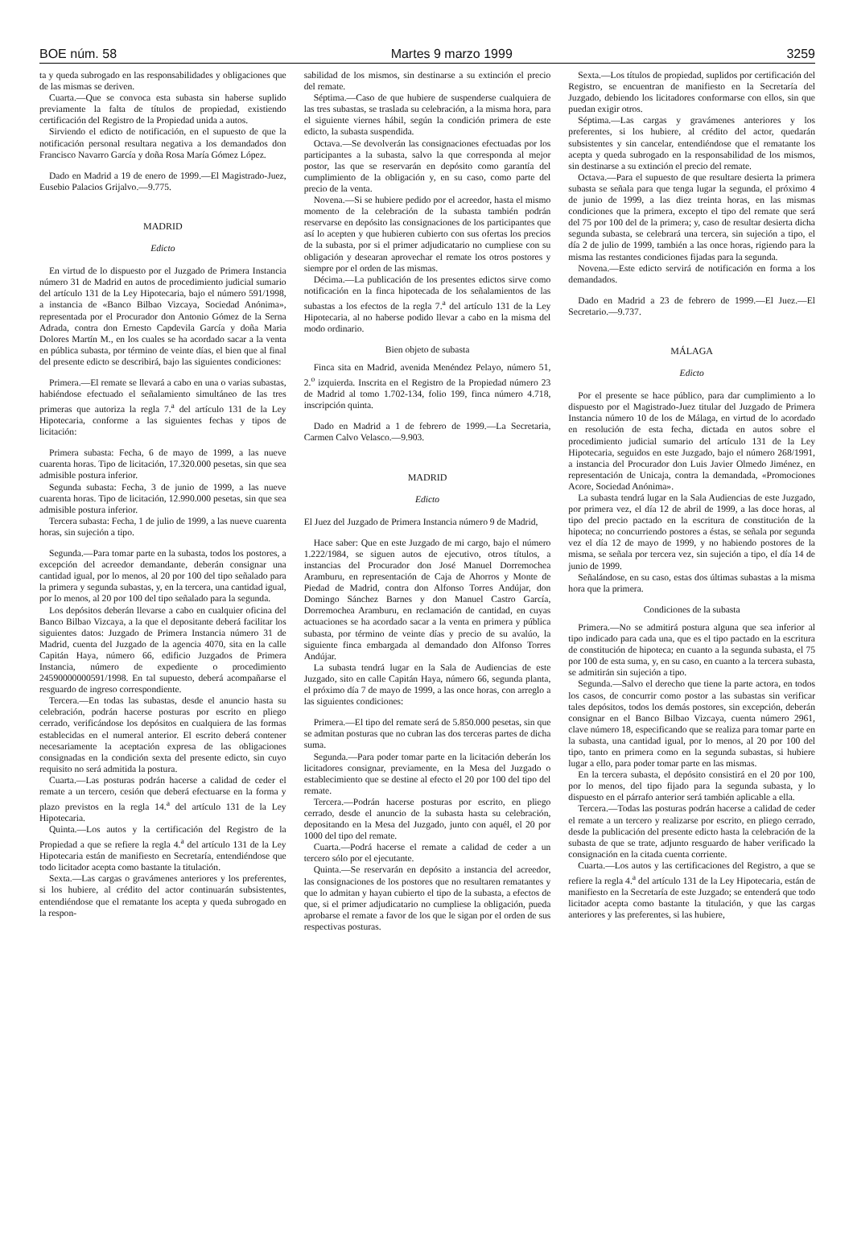BOE núm. 58 Martes 9 marzo 1999 3259
ta y queda subrogado en las responsabilidades y obligaciones que de las mismas se deriven.
Cuarta.—Que se convoca esta subasta sin haberse suplido previamente la falta de títulos de propiedad, existiendo certificación del Registro de la Propiedad unida a autos.
Sirviendo el edicto de notificación, en el supuesto de que la notificación personal resultara negativa a los demandados don Francisco Navarro García y doña Rosa María Gómez López.
Dado en Madrid a 19 de enero de 1999.—El Magistrado-Juez, Eusebio Palacios Grijalvo.—9.775.
MADRID
Edicto
En virtud de lo dispuesto por el Juzgado de Primera Instancia número 31 de Madrid en autos de procedimiento judicial sumario del artículo 131 de la Ley Hipotecaria, bajo el número 591/1998, a instancia de «Banco Bilbao Vizcaya, Sociedad Anónima», representada por el Procurador don Antonio Gómez de la Serna Adrada, contra don Ernesto Capdevila García y doña Maria Dolores Martín M., en los cuales se ha acordado sacar a la venta en pública subasta, por término de veinte días, el bien que al final del presente edicto se describirá, bajo las siguientes condiciones:
Primera.—El remate se llevará a cabo en una o varias subastas, habiéndose efectuado el señalamiento simultáneo de las tres primeras que autoriza la regla 7.<sup>a</sup> del artículo 131 de la Ley Hipotecaria, conforme a las siguientes fechas y tipos de licitación:
Primera subasta: Fecha, 6 de mayo de 1999, a las nueve cuarenta horas. Tipo de licitación, 17.320.000 pesetas, sin que sea admisible postura inferior.
Segunda subasta: Fecha, 3 de junio de 1999, a las nueve cuarenta horas. Tipo de licitación, 12.990.000 pesetas, sin que sea admisible postura inferior.
Tercera subasta: Fecha, 1 de julio de 1999, a las nueve cuarenta horas, sin sujeción a tipo.
Segunda.—Para tomar parte en la subasta, todos los postores, a excepción del acreedor demandante, deberán consignar una cantidad igual, por lo menos, al 20 por 100 del tipo señalado para la primera y segunda subastas, y, en la tercera, una cantidad igual, por lo menos, al 20 por 100 del tipo señalado para la segunda.
Los depósitos deberán llevarse a cabo en cualquier oficina del Banco Bilbao Vizcaya, a la que el depositante deberá facilitar los siguientes datos: Juzgado de Primera Instancia número 31 de Madrid, cuenta del Juzgado de la agencia 4070, sita en la calle Capitán Haya, número 66, edificio Juzgados de Primera Instancia, número de expediente o procedimiento 24590000000591/1998. En tal supuesto, deberá acompañarse el resguardo de ingreso correspondiente.
Tercera.—En todas las subastas, desde el anuncio hasta su celebración, podrán hacerse posturas por escrito en pliego cerrado, verificándose los depósitos en cualquiera de las formas establecidas en el numeral anterior. El escrito deberá contener necesariamente la aceptación expresa de las obligaciones consignadas en la condición sexta del presente edicto, sin cuyo requisito no será admitida la postura.
Cuarta.—Las posturas podrán hacerse a calidad de ceder el remate a un tercero, cesión que deberá efectuarse en la forma y plazo previstos en la regla 14.<sup>a</sup> del artículo 131 de la Ley Hipotecaria.
Quinta.—Los autos y la certificación del Registro de la Propiedad a que se refiere la regla 4.<sup>a</sup> del artículo 131 de la Ley Hipotecaria están de manifiesto en Secretaría, entendiéndose que todo licitador acepta como bastante la titulación.
Sexta.—Las cargas o gravámenes anteriores y los preferentes, si los hubiere, al crédito del actor continuarán subsistentes, entendiéndose que el rematante los acepta y queda subrogado en la respon-
sabilidad de los mismos, sin destinarse a su extinción el precio del remate.
Séptima.—Caso de que hubiere de suspenderse cualquiera de las tres subastas, se traslada su celebración, a la misma hora, para el siguiente viernes hábil, según la condición primera de este edicto, la subasta suspendida.
Octava.—Se devolverán las consignaciones efectuadas por los participantes a la subasta, salvo la que corresponda al mejor postor, las que se reservarán en depósito como garantía del cumplimiento de la obligación y, en su caso, como parte del precio de la venta.
Novena.—Si se hubiere pedido por el acreedor, hasta el mismo momento de la celebración de la subasta también podrán reservarse en depósito las consignaciones de los participantes que así lo acepten y que hubieren cubierto con sus ofertas los precios de la subasta, por si el primer adjudicatario no cumpliese con su obligación y desearan aprovechar el remate los otros postores y siempre por el orden de las mismas.
Décima.—La publicación de los presentes edictos sirve como notificación en la finca hipotecada de los señalamientos de las subastas a los efectos de la regla 7.<sup>a</sup> del artículo 131 de la Ley Hipotecaria, al no haberse podido llevar a cabo en la misma del modo ordinario.
Bien objeto de subasta
Finca sita en Madrid, avenida Menéndez Pelayo, número 51, 2.<sup>o</sup> izquierda. Inscrita en el Registro de la Propiedad número 23 de Madrid al tomo 1.702-134, folio 199, finca número 4.718, inscripción quinta.
Dado en Madrid a 1 de febrero de 1999.—La Secretaria, Carmen Calvo Velasco.—9.903.
MADRID
Edicto
El Juez del Juzgado de Primera Instancia número 9 de Madrid,
Hace saber: Que en este Juzgado de mi cargo, bajo el número 1.222/1984, se siguen autos de ejecutivo, otros títulos, a instancias del Procurador don José Manuel Dorremochea Aramburu, en representación de Caja de Ahorros y Monte de Piedad de Madrid, contra don Alfonso Torres Andújar, don Domingo Sánchez Barnes y don Manuel Castro García, Dorremochea Aramburu, en reclamación de cantidad, en cuyas actuaciones se ha acordado sacar a la venta en primera y pública subasta, por término de veinte días y precio de su avalúo, la siguiente finca embargada al demandado don Alfonso Torres Andújar.
La subasta tendrá lugar en la Sala de Audiencias de este Juzgado, sito en calle Capitán Haya, número 66, segunda planta, el próximo día 7 de mayo de 1999, a las once horas, con arreglo a las siguientes condiciones:
Primera.—El tipo del remate será de 5.850.000 pesetas, sin que se admitan posturas que no cubran las dos terceras partes de dicha suma.
Segunda.—Para poder tomar parte en la licitación deberán los licitadores consignar, previamente, en la Mesa del Juzgado o establecimiento que se destine al efecto el 20 por 100 del tipo del remate.
Tercera.—Podrán hacerse posturas por escrito, en pliego cerrado, desde el anuncio de la subasta hasta su celebración, depositando en la Mesa del Juzgado, junto con aquél, el 20 por 1000 del tipo del remate.
Cuarta.—Podrá hacerse el remate a calidad de ceder a un tercero sólo por el ejecutante.
Quinta.—Se reservarán en depósito a instancia del acreedor, las consignaciones de los postores que no resultaren rematantes y que lo admitan y hayan cubierto el tipo de la subasta, a efectos de que, si el primer adjudicatario no cumpliese la obligación, pueda aprobarse el remate a favor de los que le sigan por el orden de sus respectivas posturas.
Sexta.—Los títulos de propiedad, suplidos por certificación del Registro, se encuentran de manifiesto en la Secretaría del Juzgado, debiendo los licitadores conformarse con ellos, sin que puedan exigir otros.
Séptima.—Las cargas y gravámenes anteriores y los preferentes, si los hubiere, al crédito del actor, quedarán subsistentes y sin cancelar, entendiéndose que el rematante los acepta y queda subrogado en la responsabilidad de los mismos, sin destinarse a su extinción el precio del remate.
Octava.—Para el supuesto de que resultare desierta la primera subasta se señala para que tenga lugar la segunda, el próximo 4 de junio de 1999, a las diez treinta horas, en las mismas condiciones que la primera, excepto el tipo del remate que será del 75 por 100 del de la primera; y, caso de resultar desierta dicha segunda subasta, se celebrará una tercera, sin sujeción a tipo, el día 2 de julio de 1999, también a las once horas, rigiendo para la misma las restantes condiciones fijadas para la segunda.
Novena.—Este edicto servirá de notificación en forma a los demandados.
Dado en Madrid a 23 de febrero de 1999.—El Juez.—El Secretario.—9.737.
MÁLAGA
Edicto
Por el presente se hace público, para dar cumplimiento a lo dispuesto por el Magistrado-Juez titular del Juzgado de Primera Instancia número 10 de los de Málaga, en virtud de lo acordado en resolución de esta fecha, dictada en autos sobre el procedimiento judicial sumario del artículo 131 de la Ley Hipotecaria, seguidos en este Juzgado, bajo el número 268/1991, a instancia del Procurador don Luis Javier Olmedo Jiménez, en representación de Unicaja, contra la demandada, «Promociones Acore, Sociedad Anónima».
La subasta tendrá lugar en la Sala Audiencias de este Juzgado, por primera vez, el día 12 de abril de 1999, a las doce horas, al tipo del precio pactado en la escritura de constitución de la hipoteca; no concurriendo postores a éstas, se señala por segunda vez el día 12 de mayo de 1999, y no habiendo postores de la misma, se señala por tercera vez, sin sujeción a tipo, el día 14 de junio de 1999.
Señalándose, en su caso, estas dos últimas subastas a la misma hora que la primera.
Condiciones de la subasta
Primera.—No se admitirá postura alguna que sea inferior al tipo indicado para cada una, que es el tipo pactado en la escritura de constitución de hipoteca; en cuanto a la segunda subasta, el 75 por 100 de esta suma, y, en su caso, en cuanto a la tercera subasta, se admitirán sin sujeción a tipo.
Segunda.—Salvo el derecho que tiene la parte actora, en todos los casos, de concurrir como postor a las subastas sin verificar tales depósitos, todos los demás postores, sin excepción, deberán consignar en el Banco Bilbao Vizcaya, cuenta número 2961, clave número 18, especificando que se realiza para tomar parte en la subasta, una cantidad igual, por lo menos, al 20 por 100 del tipo, tanto en primera como en la segunda subastas, si hubiere lugar a ello, para poder tomar parte en las mismas.
En la tercera subasta, el depósito consistirá en el 20 por 100, por lo menos, del tipo fijado para la segunda subasta, y lo dispuesto en el párrafo anterior será también aplicable a ella.
Tercera.—Todas las posturas podrán hacerse a calidad de ceder el remate a un tercero y realizarse por escrito, en pliego cerrado, desde la publicación del presente edicto hasta la celebración de la subasta de que se trate, adjunto resguardo de haber verificado la consignación en la citada cuenta corriente.
Cuarta.—Los autos y las certificaciones del Registro, a que se refiere la regla 4.<sup>a</sup> del artículo 131 de la Ley Hipotecaria, están de manifiesto en la Secretaría de este Juzgado; se entenderá que todo licitador acepta como bastante la titulación, y que las cargas anteriores y las preferentes, si las hubiere,